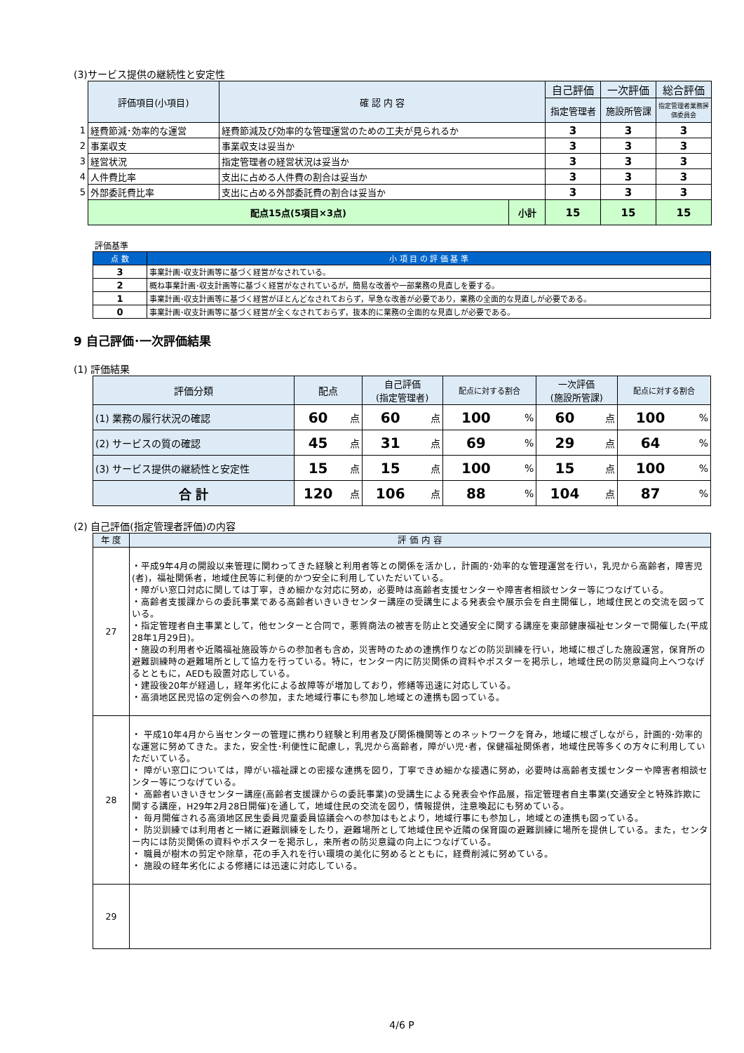(3)サービス提供の継続性と安定性
| | 評価項目(小項目) | 確 認 内 容 | | 自己評価 | 一次評価 | 総合評価 |
| | | | | 指定管理者 | 施設所管課 | 指定管理者業務評価委員会 |
| 1 | 経費節減･効率的な運営 | 経費節減及び効率的な管理運営のための工夫が見られるか | | 3 | 3 | 3 |
| 2 | 事業収支 | 事業収支は妥当か | | 3 | 3 | 3 |
| 3 | 経営状況 | 指定管理者の経営状況は妥当か | | 3 | 3 | 3 |
| 4 | 人件費比率 | 支出に占める人件費の割合は妥当か | | 3 | 3 | 3 |
| 5 | 外部委託費比率 | 支出に占める外部委託費の割合は妥当か | | 3 | 3 | 3 |
| | 配点15点(5項目×3点) | | 小計 | 15 | 15 | 15 |
評価基準
| 点 数 | 小 項 目 の 評 価 基 準 |
| --- | --- |
| 3 | 事業計画･収支計画等に基づく経営がなされている。 |
| 2 | 概ね事業計画･収支計画等に基づく経営がなされているが，簡易な改善や一部業務の見直しを要する。 |
| 1 | 事業計画･収支計画等に基づく経営がほとんどなされておらず，早急な改善が必要であり，業務の全面的な見直しが必要である。 |
| 0 | 事業計画･収支計画等に基づく経営が全くなされておらず，抜本的に業務の全面的な見直しが必要である。 |
9 自己評価･一次評価結果
(1) 評価結果
| 評価分類 | 配点 | | 自己評価 (指定管理者) | | 配点に対する割合 | | 一次評価 (施設所管課) | | 配点に対する割合 | |
| (1) 業務の履行状況の確認 | 60 | 点 | 60 | 点 | 100 | % | 60 | 点 | 100 | % |
| (2) サービスの質の確認 | 45 | 点 | 31 | 点 | 69 | % | 29 | 点 | 64 | % |
| (3) サービス提供の継続性と安定性 | 15 | 点 | 15 | 点 | 100 | % | 15 | 点 | 100 | % |
| 合 計 | 120 | 点 | 106 | 点 | 88 | % | 104 | 点 | 87 | % |
(2) 自己評価(指定管理者評価)の内容
| 年 度 | 評 価 内 容 |
| 27 | ・平成9年4月の開設以来管理に関わってきた経験と利用者等との関係を活かし，計画的･効率的な管理運営を行い，乳児から高齢者，障害児(者)，福祉関係者，地域住民等に利便的かつ安全に利用していただいている。 ・障がい窓口対応に関しては丁寧，きめ細かな対応に努め，必要時は高齢者支援センターや障害者相談センター等につなげている。 ・高齢者支援課からの委託事業である高齢者いきいきセンター講座の受講生による発表会や展示会を自主開催し，地域住民との交流を図っている。 ・指定管理者自主事業として，他センターと合同で，悪質商法の被害を防止と交通安全に関する講座を東部健康福祉センターで開催した(平成28年1月29日)。 ・施設の利用者や近隣福祉施設等からの参加者も含め，災害時のための連携作りなどの防災訓練を行い，地域に根ざした施設運営，保育所の避難訓練時の避難場所として協力を行っている。特に，センター内に防災関係の資料やポスターを掲示し，地域住民の防災意識向上へつなげるとともに，AEDも設置対応している。 ・建設後20年が経過し，経年劣化による故障等が増加しており，修繕等迅速に対応している。 ・高須地区民児協の定例会への参加，また地域行事にも参加し地域との連携も図っている。 |
| 28 | ・ 平成10年4月から当センターの管理に携わり経験と利用者及び関係機関等とのネットワークを育み，地域に根ざしながら，計画的･効率的な運営に努めてきた。また，安全性･利便性に配慮し，乳児から高齢者，障がい児･者，保健福祉関係者，地域住民等多くの方々に利用していただいている。 ・ 障がい窓口については，障がい福祉課との密接な連携を図り，丁寧できめ細かな接遇に努め，必要時は高齢者支援センターや障害者相談センター等につなげている。 ・ 高齢者いきいきセンター講座(高齢者支援課からの委託事業)の受講生による発表会や作品展，指定管理者自主事業(交通安全と特殊詐欺に関する講座，H29年2月28日開催)を通して，地域住民の交流を図り，情報提供，注意喚起にも努めている。 ・ 毎月開催される高須地区民生委員児童委員協議会への参加はもとより，地域行事にも参加し，地域との連携も図っている。 ・ 防災訓練では利用者と一緒に避難訓練をしたり，避難場所として地域住民や近隣の保育園の避難訓練に場所を提供している。また，センター内には防災関係の資料やポスターを掲示し，来所者の防災意識の向上につなげている。 ・ 職員が樹木の剪定や除草，花の手入れを行い環境の美化に努めるとともに，経費削減に努めている。 ・ 施設の経年劣化による修繕には迅速に対応している。 |
| 29 | |
4/6 P